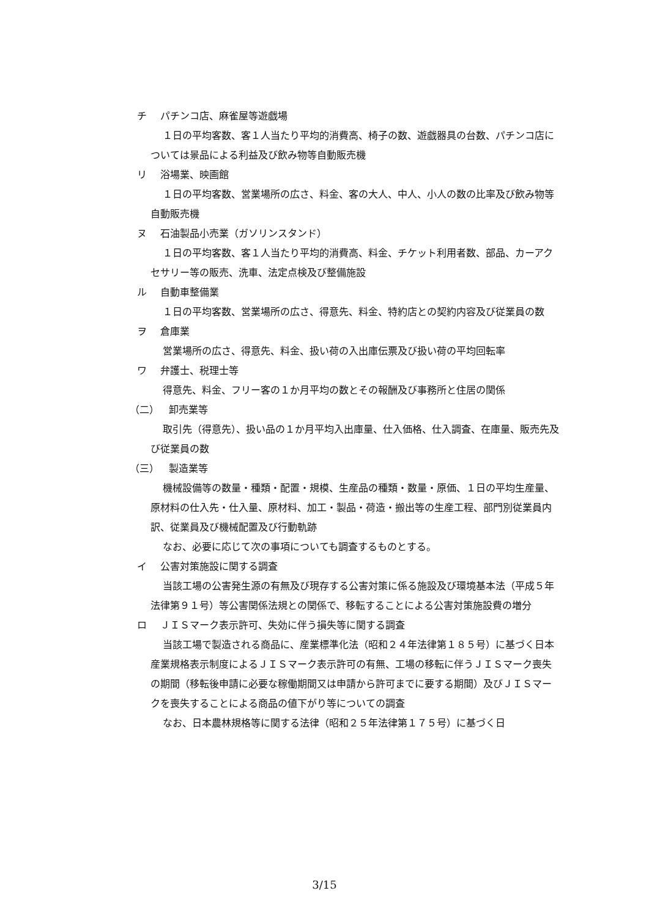チ パチンコ店、麻雀屋等遊戯場
１日の平均客数、客１人当たり平均的消費高、椅子の数、遊戯器具の台数、パチンコ店については景品による利益及び飲み物等自動販売機
リ 浴場業、映画館
１日の平均客数、営業場所の広さ、料金、客の大人、中人、小人の数の比率及び飲み物等自動販売機
ヌ 石油製品小売業（ガソリンスタンド）
１日の平均客数、客１人当たり平均的消費高、料金、チケット利用者数、部品、カーアクセサリー等の販売、洗車、法定点検及び整備施設
ル 自動車整備業
１日の平均客数、営業場所の広さ、得意先、料金、特約店との契約内容及び従業員の数
ヲ 倉庫業
営業場所の広さ、得意先、料金、扱い荷の入出庫伝票及び扱い荷の平均回転率
ワ 弁護士、税理士等
得意先、料金、フリー客の１か月平均の数とその報酬及び事務所と住居の関係
（二） 卸売業等
取引先（得意先）、扱い品の１か月平均入出庫量、仕入価格、仕入調査、在庫量、販売先及び従業員の数
（三） 製造業等
機械設備等の数量・種類・配置・規模、生産品の種類・数量・原価、１日の平均生産量、原材料の仕入先・仕入量、原材料、加工・製品・荷造・搬出等の生産工程、部門別従業員内訳、従業員及び機械配置及び行動軌跡
なお、必要に応じて次の事項についても調査するものとする。
イ 公害対策施設に関する調査
当該工場の公害発生源の有無及び現存する公害対策に係る施設及び環境基本法（平成５年法律第９１号）等公害関係法規との関係で、移転することによる公害対策施設費の増分
ロ ＪＩＳマーク表示許可、失効に伴う損失等に関する調査
当該工場で製造される商品に、産業標準化法（昭和２４年法律第１８５号）に基づく日本産業規格表示制度によるＪＩＳマーク表示許可の有無、工場の移転に伴うＪＩＳマーク喪失の期間（移転後申請に必要な稼働期間又は申請から許可までに要する期間）及びＪＩＳマークを喪失することによる商品の値下がり等についての調査
なお、日本農林規格等に関する法律（昭和２５年法律第１７５号）に基づく日
3/15